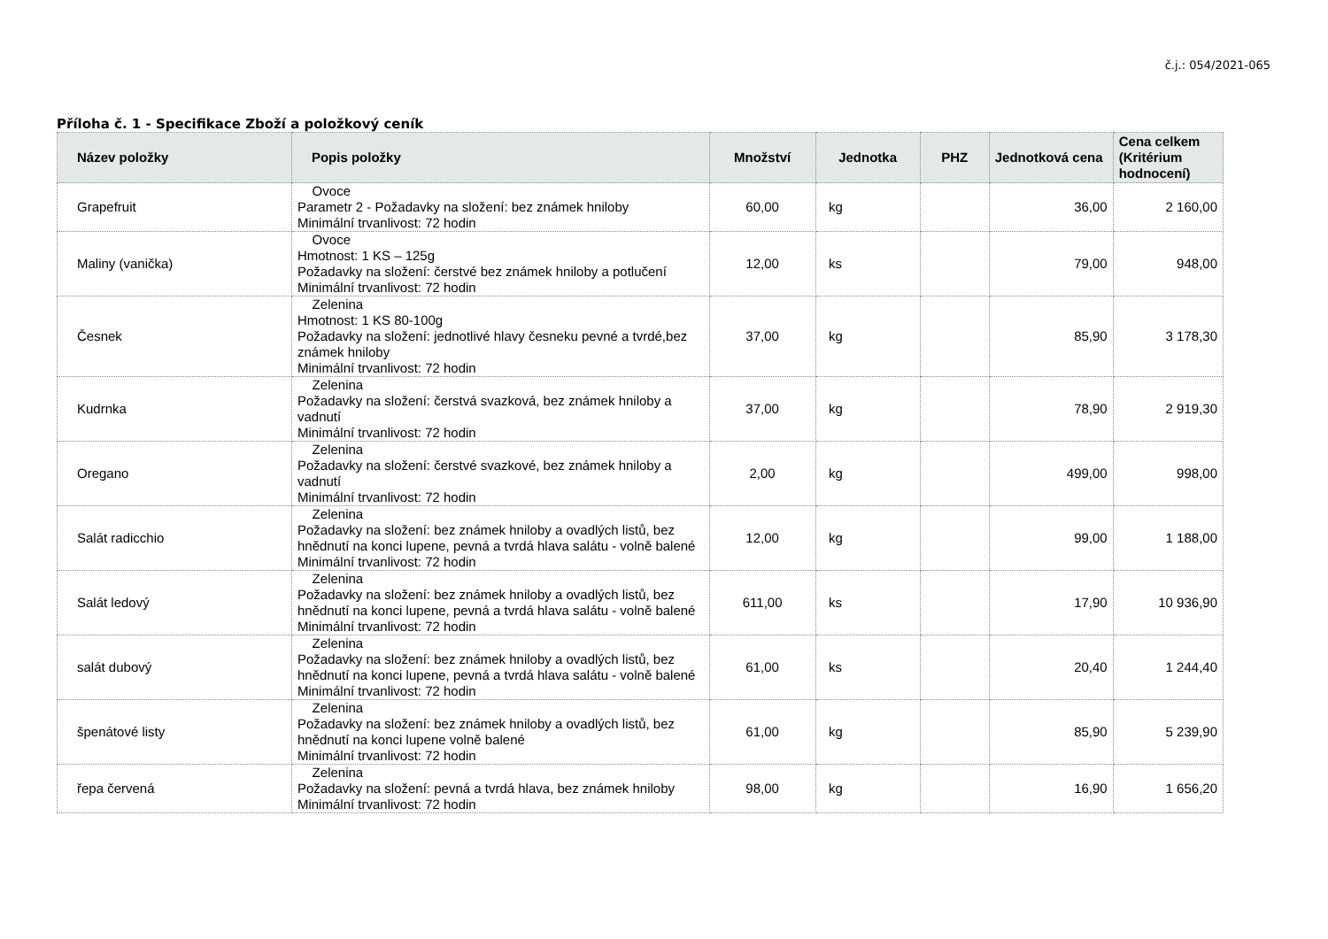č.j.: 054/2021-065
Příloha č. 1 - Specifikace Zboží a položkový ceník
| Název položky | Popis položky | Množství | Jednotka | PHZ | Jednotková cena | Cena celkem (Kritérium hodnocení) |
| --- | --- | --- | --- | --- | --- | --- |
| Grapefruit | Ovoce Parametr 2 - Požadavky na složení: bez známek hniloby Minimální trvanlivost: 72 hodin | 60,00 | kg | | 36,00 | 2 160,00 |
| Maliny (vanička) | Ovoce Hmotnost: 1 KS – 125g Požadavky na složení: čerstvé bez známek hniloby a potlučení Minimální trvanlivost: 72 hodin | 12,00 | ks | | 79,00 | 948,00 |
| Česnek | Zelenina Hmotnost: 1 KS 80-100g Požadavky na složení: jednotlivé hlavy česneku pevné a tvrdé,bez známek hniloby Minimální trvanlivost: 72 hodin | 37,00 | kg | | 85,90 | 3 178,30 |
| Kudrnka | Zelenina Požadavky na složení: čerstvá svazková, bez známek hniloby a vadnutí Minimální trvanlivost: 72 hodin | 37,00 | kg | | 78,90 | 2 919,30 |
| Oregano | Zelenina Požadavky na složení: čerstvé svazkové, bez známek hniloby a vadnutí Minimální trvanlivost: 72 hodin | 2,00 | kg | | 499,00 | 998,00 |
| Salát radicchio | Zelenina Požadavky na složení: bez známek hniloby a ovadlých listů, bez hnědnutí na konci lupene, pevná a tvrdá hlava salátu - volně balené Minimální trvanlivost: 72 hodin | 12,00 | kg | | 99,00 | 1 188,00 |
| Salát ledový | Zelenina Požadavky na složení: bez známek hniloby a ovadlých listů, bez hnědnutí na konci lupene, pevná a tvrdá hlava salátu - volně balené Minimální trvanlivost: 72 hodin | 611,00 | ks | | 17,90 | 10 936,90 |
| salát dubový | Zelenina Požadavky na složení: bez známek hniloby a ovadlých listů, bez hnědnutí na konci lupene, pevná a tvrdá hlava salátu - volně balené Minimální trvanlivost: 72 hodin | 61,00 | ks | | 20,40 | 1 244,40 |
| špenátové listy | Zelenina Požadavky na složení: bez známek hniloby a ovadlých listů, bez hnědnutí na konci lupene volně balené Minimální trvanlivost: 72 hodin | 61,00 | kg | | 85,90 | 5 239,90 |
| řepa červená | Zelenina Požadavky na složení: pevná a tvrdá hlava, bez známek hniloby Minimální trvanlivost: 72 hodin | 98,00 | kg | | 16,90 | 1 656,20 |